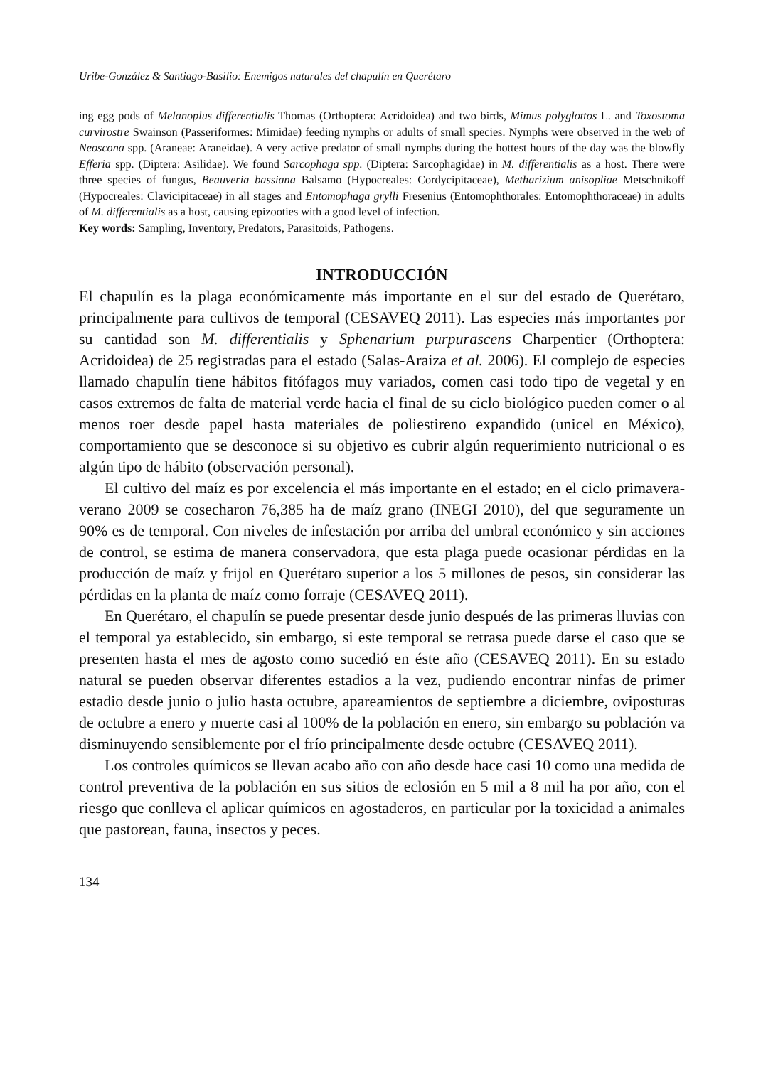Uribe-González & Santiago-Basilio: Enemigos naturales del chapulín en Querétaro
ing egg pods of Melanoplus differentialis Thomas (Orthoptera: Acridoidea) and two birds, Mimus polyglottos L. and Toxostoma curvirostre Swainson (Passeriformes: Mimidae) feeding nymphs or adults of small species. Nymphs were observed in the web of Neoscona spp. (Araneae: Araneidae). A very active predator of small nymphs during the hottest hours of the day was the blowfly Efferia spp. (Diptera: Asilidae). We found Sarcophaga spp. (Diptera: Sarcophagidae) in M. differentialis as a host. There were three species of fungus, Beauveria bassiana Balsamo (Hypocreales: Cordycipitaceae), Metharizium anisopliae Metschnikoff (Hypocreales: Clavicipitaceae) in all stages and Entomophaga grylli Fresenius (Entomophthorales: Entomophthoraceae) in adults of M. differentialis as a host, causing epizooties with a good level of infection.
Key words: Sampling, Inventory, Predators, Parasitoids, Pathogens.
INTRODUCCIÓN
El chapulín es la plaga económicamente más importante en el sur del estado de Querétaro, principalmente para cultivos de temporal (CESAVEQ 2011). Las especies más importantes por su cantidad son M. differentialis y Sphenarium purpurascens Charpentier (Orthoptera: Acridoidea) de 25 registradas para el estado (Salas-Araiza et al. 2006). El complejo de especies llamado chapulín tiene hábitos fitófagos muy variados, comen casi todo tipo de vegetal y en casos extremos de falta de material verde hacia el final de su ciclo biológico pueden comer o al menos roer desde papel hasta materiales de poliestireno expandido (unicel en México), comportamiento que se desconoce si su objetivo es cubrir algún requerimiento nutricional o es algún tipo de hábito (observación personal).
El cultivo del maíz es por excelencia el más importante en el estado; en el ciclo primavera-verano 2009 se cosecharon 76,385 ha de maíz grano (INEGI 2010), del que seguramente un 90% es de temporal. Con niveles de infestación por arriba del umbral económico y sin acciones de control, se estima de manera conservadora, que esta plaga puede ocasionar pérdidas en la producción de maíz y frijol en Querétaro superior a los 5 millones de pesos, sin considerar las pérdidas en la planta de maíz como forraje (CESAVEQ 2011).
En Querétaro, el chapulín se puede presentar desde junio después de las primeras lluvias con el temporal ya establecido, sin embargo, si este temporal se retrasa puede darse el caso que se presenten hasta el mes de agosto como sucedió en éste año (CESAVEQ 2011). En su estado natural se pueden observar diferentes estadios a la vez, pudiendo encontrar ninfas de primer estadio desde junio o julio hasta octubre, apareamientos de septiembre a diciembre, oviposturas de octubre a enero y muerte casi al 100% de la población en enero, sin embargo su población va disminuyendo sensiblemente por el frío principalmente desde octubre (CESAVEQ 2011).
Los controles químicos se llevan acabo año con año desde hace casi 10 como una medida de control preventiva de la población en sus sitios de eclosión en 5 mil a 8 mil ha por año, con el riesgo que conlleva el aplicar químicos en agostaderos, en particular por la toxicidad a animales que pastorean, fauna, insectos y peces.
134